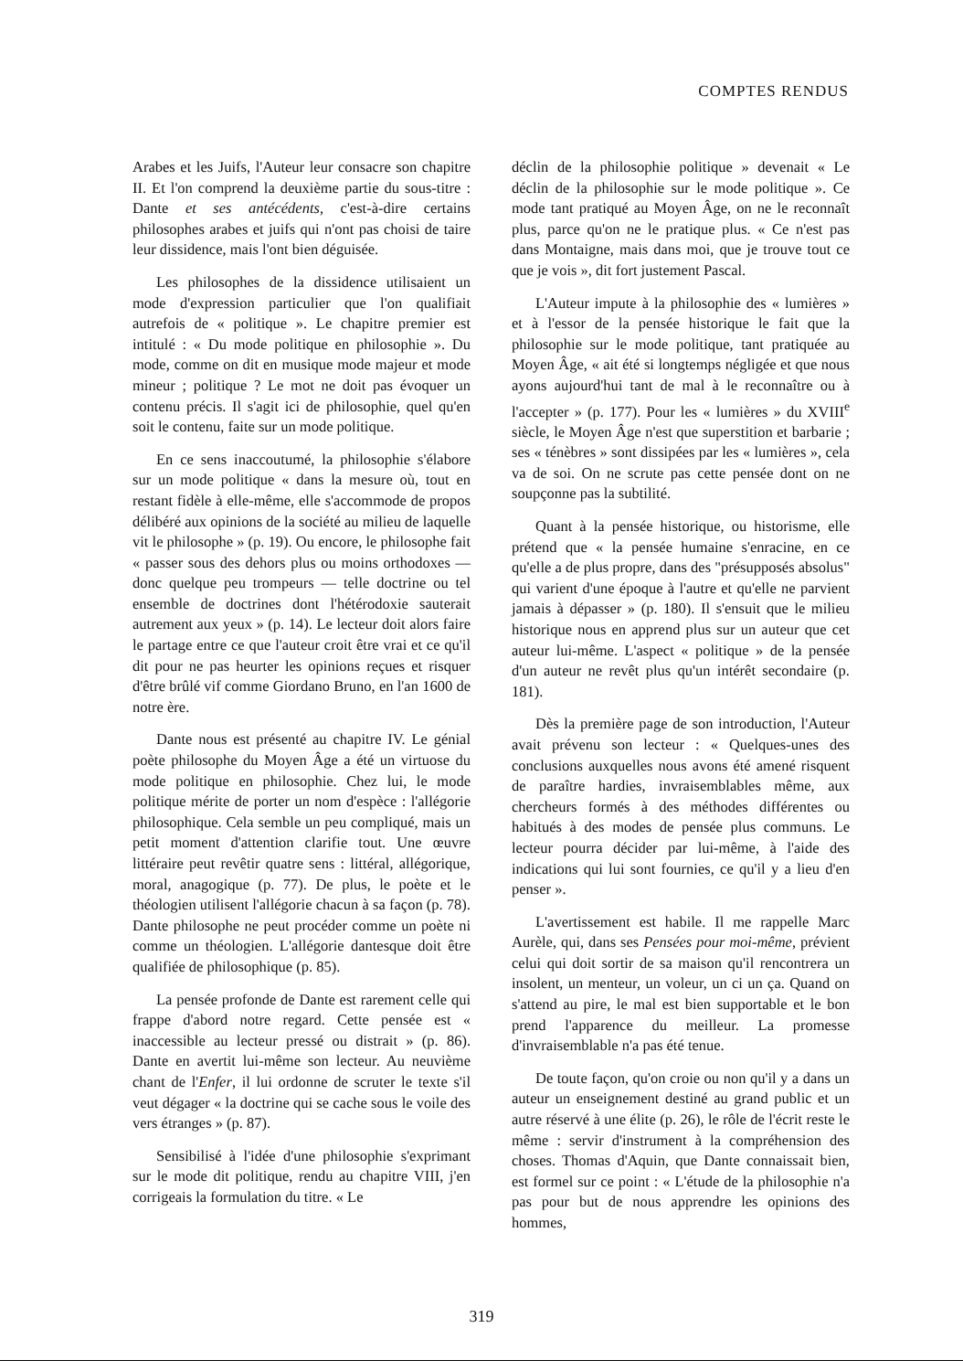COMPTES RENDUS
Arabes et les Juifs, l'Auteur leur consacre son chapitre II. Et l'on comprend la deuxième partie du sous-titre : Dante et ses antécédents, c'est-à-dire certains philosophes arabes et juifs qui n'ont pas choisi de taire leur dissidence, mais l'ont bien déguisée.
Les philosophes de la dissidence utilisaient un mode d'expression particulier que l'on qualifiait autrefois de « politique ». Le chapitre premier est intitulé : « Du mode politique en philosophie ». Du mode, comme on dit en musique mode majeur et mode mineur ; politique ? Le mot ne doit pas évoquer un contenu précis. Il s'agit ici de philosophie, quel qu'en soit le contenu, faite sur un mode politique.
En ce sens inaccoutumé, la philosophie s'élabore sur un mode politique « dans la mesure où, tout en restant fidèle à elle-même, elle s'accommode de propos délibéré aux opinions de la société au milieu de laquelle vit le philosophe » (p. 19). Ou encore, le philosophe fait « passer sous des dehors plus ou moins orthodoxes — donc quelque peu trompeurs — telle doctrine ou tel ensemble de doctrines dont l'hétérodoxie sauterait autrement aux yeux » (p. 14). Le lecteur doit alors faire le partage entre ce que l'auteur croit être vrai et ce qu'il dit pour ne pas heurter les opinions reçues et risquer d'être brûlé vif comme Giordano Bruno, en l'an 1600 de notre ère.
Dante nous est présenté au chapitre IV. Le génial poète philosophe du Moyen Âge a été un virtuose du mode politique en philosophie. Chez lui, le mode politique mérite de porter un nom d'espèce : l'allégorie philosophique. Cela semble un peu compliqué, mais un petit moment d'attention clarifie tout. Une œuvre littéraire peut revêtir quatre sens : littéral, allégorique, moral, anagogique (p. 77). De plus, le poète et le théologien utilisent l'allégorie chacun à sa façon (p. 78). Dante philosophe ne peut procéder comme un poète ni comme un théologien. L'allégorie dantesque doit être qualifiée de philosophique (p. 85).
La pensée profonde de Dante est rarement celle qui frappe d'abord notre regard. Cette pensée est « inaccessible au lecteur pressé ou distrait » (p. 86). Dante en avertit lui-même son lecteur. Au neuvième chant de l'Enfer, il lui ordonne de scruter le texte s'il veut dégager « la doctrine qui se cache sous le voile des vers étranges » (p. 87).
Sensibilisé à l'idée d'une philosophie s'exprimant sur le mode dit politique, rendu au chapitre VIII, j'en corrigeais la formulation du titre. « Le
déclin de la philosophie politique » devenait « Le déclin de la philosophie sur le mode politique ». Ce mode tant pratiqué au Moyen Âge, on ne le reconnaît plus, parce qu'on ne le pratique plus. « Ce n'est pas dans Montaigne, mais dans moi, que je trouve tout ce que je vois », dit fort justement Pascal.
L'Auteur impute à la philosophie des « lumières » et à l'essor de la pensée historique le fait que la philosophie sur le mode politique, tant pratiquée au Moyen Âge, « ait été si longtemps négligée et que nous ayons aujourd'hui tant de mal à le reconnaître ou à l'accepter » (p. 177). Pour les « lumières » du XVIII<sup>e</sup> siècle, le Moyen Âge n'est que superstition et barbarie ; ses « ténèbres » sont dissipées par les « lumières », cela va de soi. On ne scrute pas cette pensée dont on ne soupçonne pas la subtilité.
Quant à la pensée historique, ou historisme, elle prétend que « la pensée humaine s'enracine, en ce qu'elle a de plus propre, dans des "présupposés absolus" qui varient d'une époque à l'autre et qu'elle ne parvient jamais à dépasser » (p. 180). Il s'ensuit que le milieu historique nous en apprend plus sur un auteur que cet auteur lui-même. L'aspect « politique » de la pensée d'un auteur ne revêt plus qu'un intérêt secondaire (p. 181).
Dès la première page de son introduction, l'Auteur avait prévenu son lecteur : « Quelques-unes des conclusions auxquelles nous avons été amené risquent de paraître hardies, invraisemblables même, aux chercheurs formés à des méthodes différentes ou habitués à des modes de pensée plus communs. Le lecteur pourra décider par lui-même, à l'aide des indications qui lui sont fournies, ce qu'il y a lieu d'en penser ».
L'avertissement est habile. Il me rappelle Marc Aurèle, qui, dans ses Pensées pour moi-même, prévient celui qui doit sortir de sa maison qu'il rencontrera un insolent, un menteur, un voleur, un ci un ça. Quand on s'attend au pire, le mal est bien supportable et le bon prend l'apparence du meilleur. La promesse d'invraisemblable n'a pas été tenue.
De toute façon, qu'on croie ou non qu'il y a dans un auteur un enseignement destiné au grand public et un autre réservé à une élite (p. 26), le rôle de l'écrit reste le même : servir d'instrument à la compréhension des choses. Thomas d'Aquin, que Dante connaissait bien, est formel sur ce point : « L'étude de la philosophie n'a pas pour but de nous apprendre les opinions des hommes,
319